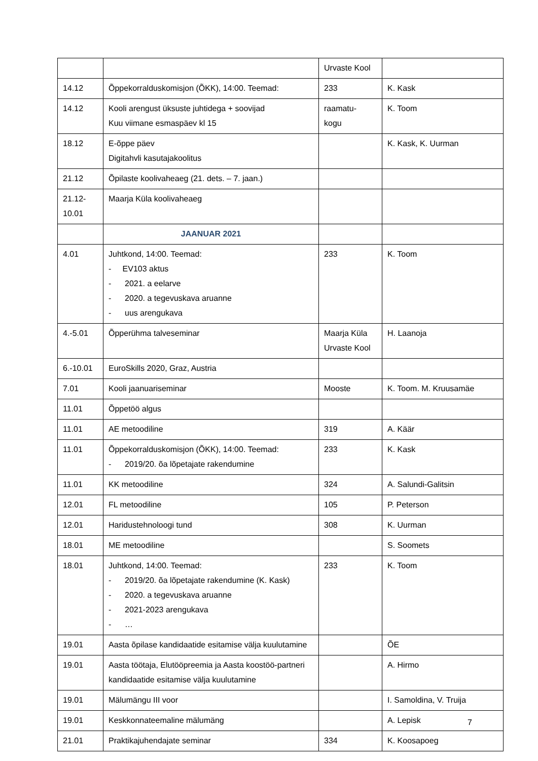| | | Urvaste Kool | |
| 14.12 | Õppekorralduskomisjon (ÕKK), 14:00. Teemad: | 233 | K. Kask |
| 14.12 | Kooli arengust üksuste juhtidega + soovijad Kuu viimane esmaspäev kl 15 | raamatu- kogu | K. Toom |
| 18.12 | E-õppe päev Digitahvli kasutajakoolitus | | K. Kask, K. Uurman |
| 21.12 | Õpilaste koolivaheaeg (21. dets. – 7. jaan.) | | |
| 21.12- 10.01 | Maarja Küla koolivaheaeg | | |
| | JAANUAR 2021 | | |
| 4.01 | Juhtkond, 14:00. Teemad: - EV103 aktus - 2021. a eelarve - 2020. a tegevuskava aruanne - uus arengukava | 233 | K. Toom |
| 4.-5.01 | Õpperühma talveseminar | Maarja Küla Urvaste Kool | H. Laanoja |
| 6.-10.01 | EuroSkills 2020, Graz, Austria | | |
| 7.01 | Kooli jaanuariseminar | Mooste | K. Toom. M. Kruusamäe |
| 11.01 | Õppetöö algus | | |
| 11.01 | AE metoodiline | 319 | A. Käär |
| 11.01 | Õppekorralduskomisjon (ÕKK), 14:00. Teemad: - 2019/20. õa lõpetajate rakendumine | 233 | K. Kask |
| 11.01 | KK metoodiline | 324 | A. Salundi-Galitsin |
| 12.01 | FL metoodiline | 105 | P. Peterson |
| 12.01 | Haridustehnoloogi tund | 308 | K. Uurman |
| 18.01 | ME metoodiline | | S. Soomets |
| 18.01 | Juhtkond, 14:00. Teemad: - 2019/20. õa lõpetajate rakendumine (K. Kask) - 2020. a tegevuskava aruanne - 2021-2023 arengukava - … | 233 | K. Toom |
| 19.01 | Aasta õpilase kandidaatide esitamise välja kuulutamine | | ÕE |
| 19.01 | Aasta töötaja, Elutööpreemia ja Aasta koostöö-partneri kandidaatide esitamise välja kuulutamine | | A. Hirmo |
| 19.01 | Mälumängu III voor | | I. Samoldina, V. Truija |
| 19.01 | Keskkonnateemaline mälumäng | | A. Lepisk |
| 21.01 | Praktikajuhendajate seminar | 334 | K. Koosapoeg |
7